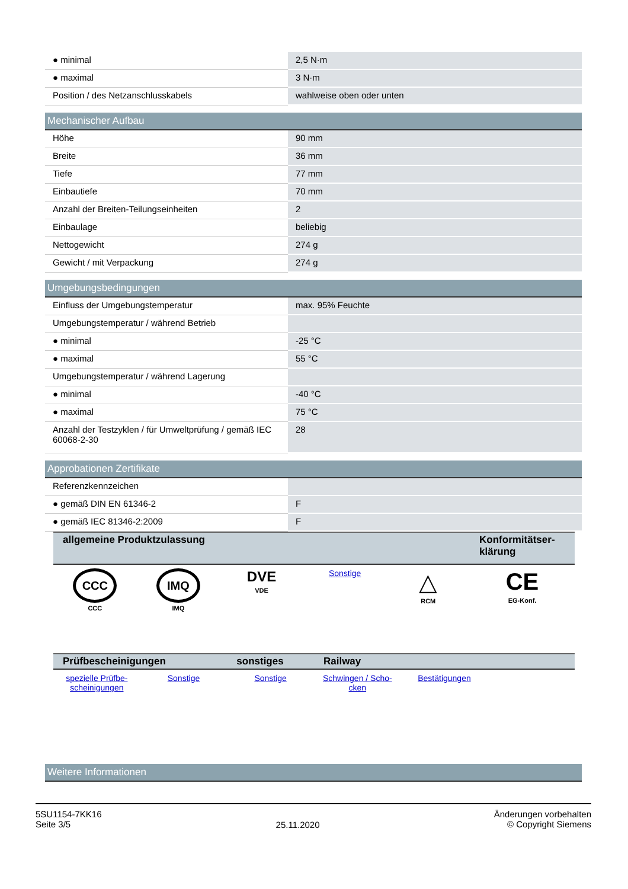| ● minimal | 2,5 N·m |
| ● maximal | 3 N·m |
| Position / des Netzanschlusskabels | wahlweise oben oder unten |
Mechanischer Aufbau
| Höhe | 90 mm |
| Breite | 36 mm |
| Tiefe | 77 mm |
| Einbautiefe | 70 mm |
| Anzahl der Breiten-Teilungseinheiten | 2 |
| Einbaulage | beliebig |
| Nettogewicht | 274 g |
| Gewicht / mit Verpackung | 274 g |
Umgebungsbedingungen
| Einfluss der Umgebungstemperatur | max. 95% Feuchte |
| Umgebungstemperatur / während Betrieb | |
| ● minimal | -25 °C |
| ● maximal | 55 °C |
| Umgebungstemperatur / während Lagerung | |
| ● minimal | -40 °C |
| ● maximal | 75 °C |
| Anzahl der Testzyklen / für Umweltprüfung / gemäß IEC 60068-2-30 | 28 |
Approbationen Zertifikate
| Referenzkennzeichen | |
| ● gemäß DIN EN 61346-2 | F |
| ● gemäß IEC 81346-2:2009 | F |
| allgemeine Produktzulassung | | | | | Konformitätser-klärung |
| --- | --- | --- | --- | --- | --- |
| CCC CCC | IMQ IMQ | DVE VDE | Sonstige | △ RCM | CE EG-Konf. |
| Prüfbescheinigungen | | sonstiges | Railway | | |
| --- | --- | --- | --- | --- | --- |
| spezielle Prüfbe-scheinigungen | Sonstige | Sonstige | Schwingen / Scho-cken | Bestätigungen | |
Weitere Informationen
5SU1154-7KK16
Seite 3/5
25.11.2020
Änderungen vorbehalten
© Copyright Siemens